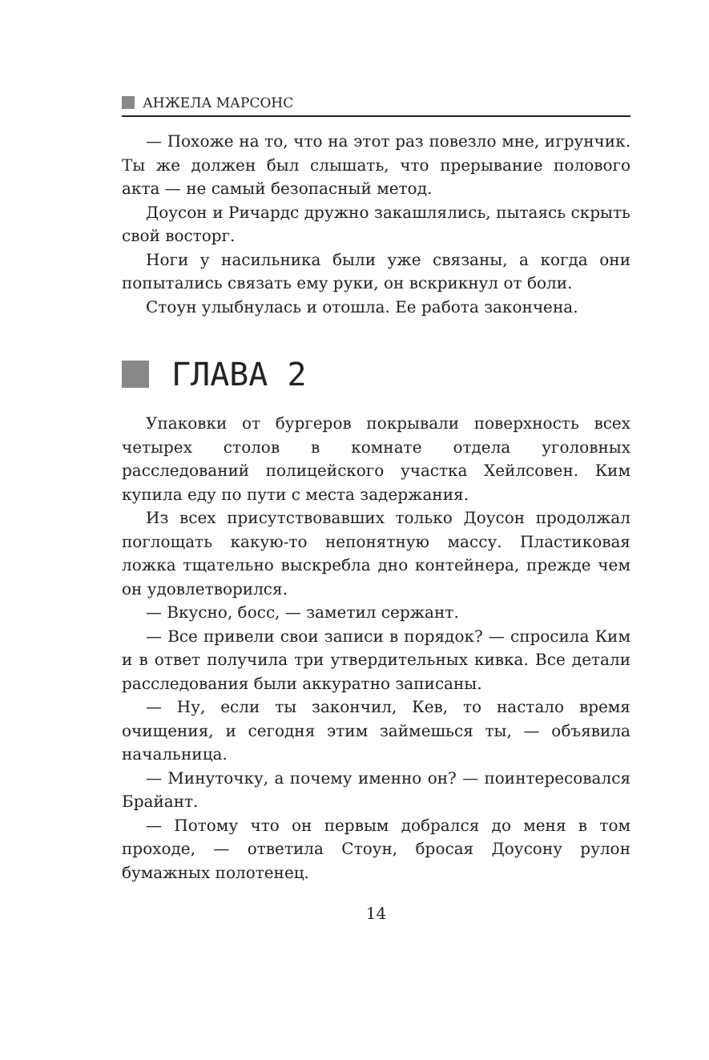АНЖЕЛА МАРСОНС
— Похоже на то, что на этот раз повезло мне, игрунчик. Ты же должен был слышать, что прерывание полового акта — не самый безопасный метод.
Доусон и Ричардс дружно закашлялись, пытаясь скрыть свой восторг.
Ноги у насильника были уже связаны, а когда они попытались связать ему руки, он вскрикнул от боли.
Стоун улыбнулась и отошла. Ее работа закончена.
ГЛАВА 2
Упаковки от бургеров покрывали поверхность всех четырех столов в комнате отдела уголовных расследований полицейского участка Хейлсовен. Ким купила еду по пути с места задержания.
Из всех присутствовавших только Доусон продолжал поглощать какую-то непонятную массу. Пластиковая ложка тщательно выскребла дно контейнера, прежде чем он удовлетворился.
— Вкусно, босс, — заметил сержант.
— Все привели свои записи в порядок? — спросила Ким и в ответ получила три утвердительных кивка. Все детали расследования были аккуратно записаны.
— Ну, если ты закончил, Кев, то настало время очищения, и сегодня этим займешься ты, — объявила начальница.
— Минуточку, а почему именно он? — поинтересовался Брайант.
— Потому что он первым добрался до меня в том проходе, — ответила Стоун, бросая Доусону рулон бумажных полотенец.
14